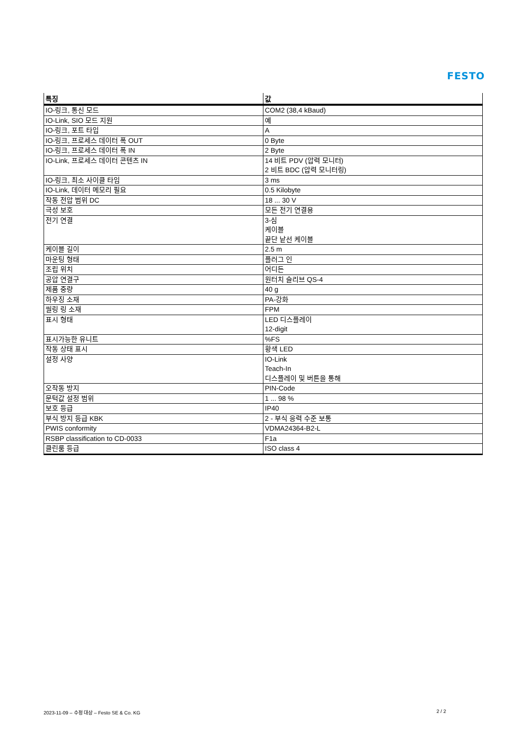FESTO
| 특징 | 값 |
| --- | --- |
| IO-링크, 통신 모드 | COM2 (38,4 kBaud) |
| IO-Link, SIO 모드 지원 | 예 |
| IO-링크, 포트 타입 | A |
| IO-링크, 프로세스 데이터 폭 OUT | 0 Byte |
| IO-링크, 프로세스 데이터 폭 IN | 2 Byte |
| IO-Link, 프로세스 데이터 콘텐츠 IN | 14 비트 PDV (압력 모니터) 2 비트 BDC (압력 모니터링) |
| IO-링크, 최소 사이클 타임 | 3 ms |
| IO-Link, 데이터 메모리 필요 | 0.5 Kilobyte |
| 작동 전압 범위 DC | 18 ... 30 V |
| 극성 보호 | 모든 전기 연결용 |
| 전기 연결 | 3-심 케이블 끝단 낱선 케이블 |
| 케이블 길이 | 2.5 m |
| 마운팅 형태 | 플러그 인 |
| 조립 위치 | 어디든 |
| 공압 연결구 | 원터치 슬리브 QS-4 |
| 제품 중량 | 40 g |
| 하우징 소재 | PA-강화 |
| 씰링 링 소재 | FPM |
| 표시 형태 | LED 디스플레이 12-digit |
| 표시가능한 유니트 | %FS |
| 작동 상태 표시 | 황색 LED |
| 설정 사양 | IO-Link Teach-In 디스플레이 및 버튼을 통해 |
| 오작동 방지 | PIN-Code |
| 문턱값 설정 범위 | 1 ... 98 % |
| 보호 등급 | IP40 |
| 부식 방지 등급 KBK | 2 - 부식 응력 수준 보통 |
| PWIS conformity | VDMA24364-B2-L |
| RSBP classification to CD-0033 | F1a |
| 클린룸 등급 | ISO class 4 |
2023-11-09 – 수정 대상 – Festo SE & Co. KG 2 / 2